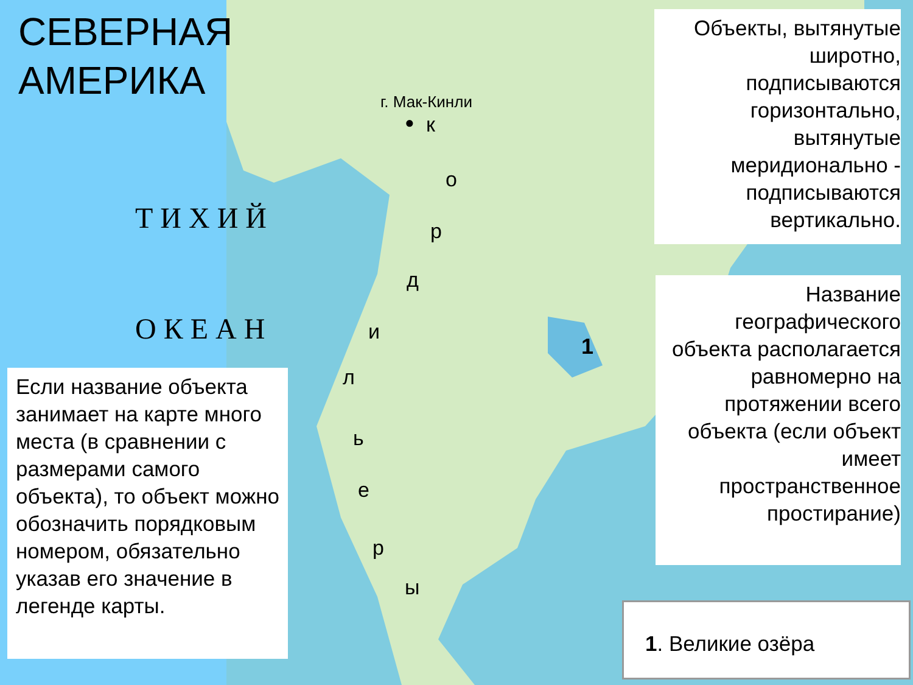СЕВЕРНАЯ
АМЕРИКА
ТИХИЙ
ОКЕАН
г. Мак-Кинли
● к
о
р
д
и
л
ь
е
р
ы
1
Объекты, вытянутые широтно, подписываются горизонтально, вытянутые меридионально - подписываются вертикально.
Название географического объекта располагается равномерно на протяжении всего объекта (если объект имеет пространственное простирание)
Если название объекта занимает на карте много места (в сравнении с размерами самого объекта), то объект можно обозначить порядковым номером, обязательно указав его значение в легенде карты.
1. Великие озёра